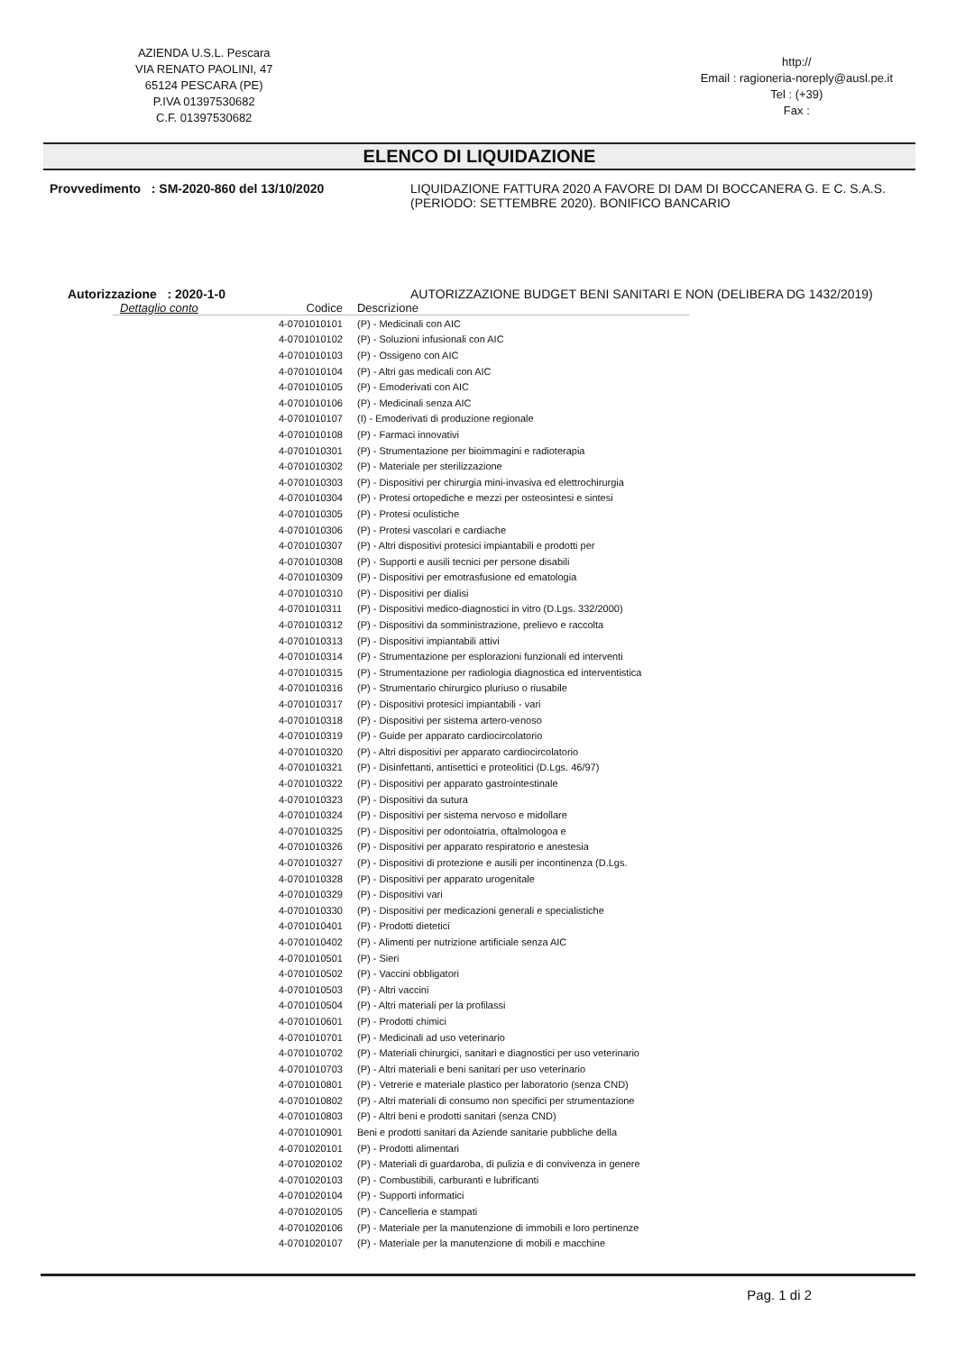AZIENDA U.S.L. Pescara
VIA RENATO PAOLINI, 47
65124 PESCARA (PE)
P.IVA 01397530682
C.F. 01397530682
http://
Email : ragioneria-noreply@ausl.pe.it
Tel : (+39)
Fax :
ELENCO DI LIQUIDAZIONE
Provvedimento : SM-2020-860 del 13/10/2020 LIQUIDAZIONE FATTURA 2020 A FAVORE DI DAM DI BOCCANERA G. E C. S.A.S. (PERIODO: SETTEMBRE 2020). BONIFICO BANCARIO
Autorizzazione : 2020-1-0 AUTORIZZAZIONE BUDGET BENI SANITARI E NON (DELIBERA DG 1432/2019)
| Dettaglio conto | Codice | Descrizione |
| --- | --- | --- |
| | 4-0701010101 | (P) - Medicinali con AIC |
| | 4-0701010102 | (P) - Soluzioni infusionali con AIC |
| | 4-0701010103 | (P) - Ossigeno con AIC |
| | 4-0701010104 | (P) - Altri gas medicali con AIC |
| | 4-0701010105 | (P) - Emoderivati con AIC |
| | 4-0701010106 | (P) - Medicinali senza AIC |
| | 4-0701010107 | (I) - Emoderivati di produzione regionale |
| | 4-0701010108 | (P) - Farmaci innovativi |
| | 4-0701010301 | (P) - Strumentazione per bioimmagini e radioterapia |
| | 4-0701010302 | (P) - Materiale per sterilizzazione |
| | 4-0701010303 | (P) - Dispositivi per chirurgia mini-invasiva ed elettrochirurgia |
| | 4-0701010304 | (P) - Protesi ortopediche e mezzi per osteosintesi e sintesi |
| | 4-0701010305 | (P) - Protesi oculistiche |
| | 4-0701010306 | (P) - Protesi vascolari e cardiache |
| | 4-0701010307 | (P) - Altri dispositivi protesici impiantabili e prodotti per |
| | 4-0701010308 | (P) - Supporti e ausili tecnici per persone disabili |
| | 4-0701010309 | (P) - Dispositivi per emotrasfusione ed ematologia |
| | 4-0701010310 | (P) - Dispositivi per dialisi |
| | 4-0701010311 | (P) - Dispositivi medico-diagnostici in vitro (D.Lgs. 332/2000) |
| | 4-0701010312 | (P) - Dispositivi da somministrazione, prelievo e raccolta |
| | 4-0701010313 | (P) - Dispositivi impiantabili attivi |
| | 4-0701010314 | (P) - Strumentazione per esplorazioni funzionali ed interventi |
| | 4-0701010315 | (P) - Strumentazione per radiologia diagnostica ed interventistica |
| | 4-0701010316 | (P) - Strumentario chirurgico pluriuso o riusabile |
| | 4-0701010317 | (P) - Dispositivi protesici impiantabili - vari |
| | 4-0701010318 | (P) - Dispositivi per sistema artero-venoso |
| | 4-0701010319 | (P) - Guide per apparato cardiocircolatorio |
| | 4-0701010320 | (P) - Altri dispositivi per apparato cardiocircolatorio |
| | 4-0701010321 | (P) - Disinfettanti, antisettici e proteolitici (D.Lgs. 46/97) |
| | 4-0701010322 | (P) - Dispositivi per apparato gastrointestinale |
| | 4-0701010323 | (P) - Dispositivi da sutura |
| | 4-0701010324 | (P) - Dispositivi per sistema nervoso e midollare |
| | 4-0701010325 | (P) - Dispositivi per odontoiatria, oftalmologoa e |
| | 4-0701010326 | (P) - Dispositivi per apparato respiratorio e anestesia |
| | 4-0701010327 | (P) - Dispositivi di protezione e ausili per incontinenza (D.Lgs. |
| | 4-0701010328 | (P) - Dispositivi per apparato urogenitale |
| | 4-0701010329 | (P) - Dispositivi vari |
| | 4-0701010330 | (P) - Dispositivi per medicazioni generali e specialistiche |
| | 4-0701010401 | (P) - Prodotti dietetici |
| | 4-0701010402 | (P) - Alimenti per nutrizione artificiale senza AIC |
| | 4-0701010501 | (P) - Sieri |
| | 4-0701010502 | (P) - Vaccini obbligatori |
| | 4-0701010503 | (P) - Altri vaccini |
| | 4-0701010504 | (P) - Altri materiali per la profilassi |
| | 4-0701010601 | (P) - Prodotti chimici |
| | 4-0701010701 | (P) - Medicinali ad uso veterinario |
| | 4-0701010702 | (P) - Materiali chirurgici, sanitari e diagnostici per uso veterinario |
| | 4-0701010703 | (P) - Altri materiali e beni sanitari per uso veterinario |
| | 4-0701010801 | (P) - Vetrerie e materiale plastico per laboratorio (senza CND) |
| | 4-0701010802 | (P) - Altri materiali di consumo non specifici per strumentazione |
| | 4-0701010803 | (P) - Altri beni e prodotti sanitari (senza CND) |
| | 4-0701010901 | Beni e prodotti sanitari da Aziende sanitarie pubbliche della |
| | 4-0701020101 | (P) - Prodotti alimentari |
| | 4-0701020102 | (P) - Materiali di guardaroba, di pulizia e di convivenza in genere |
| | 4-0701020103 | (P) - Combustibili, carburanti e lubrificanti |
| | 4-0701020104 | (P) - Supporti informatici |
| | 4-0701020105 | (P) - Cancelleria e stampati |
| | 4-0701020106 | (P) - Materiale per la manutenzione di immobili e loro pertinenze |
| | 4-0701020107 | (P) - Materiale per la manutenzione di mobili e macchine |
Pag. 1 di 2